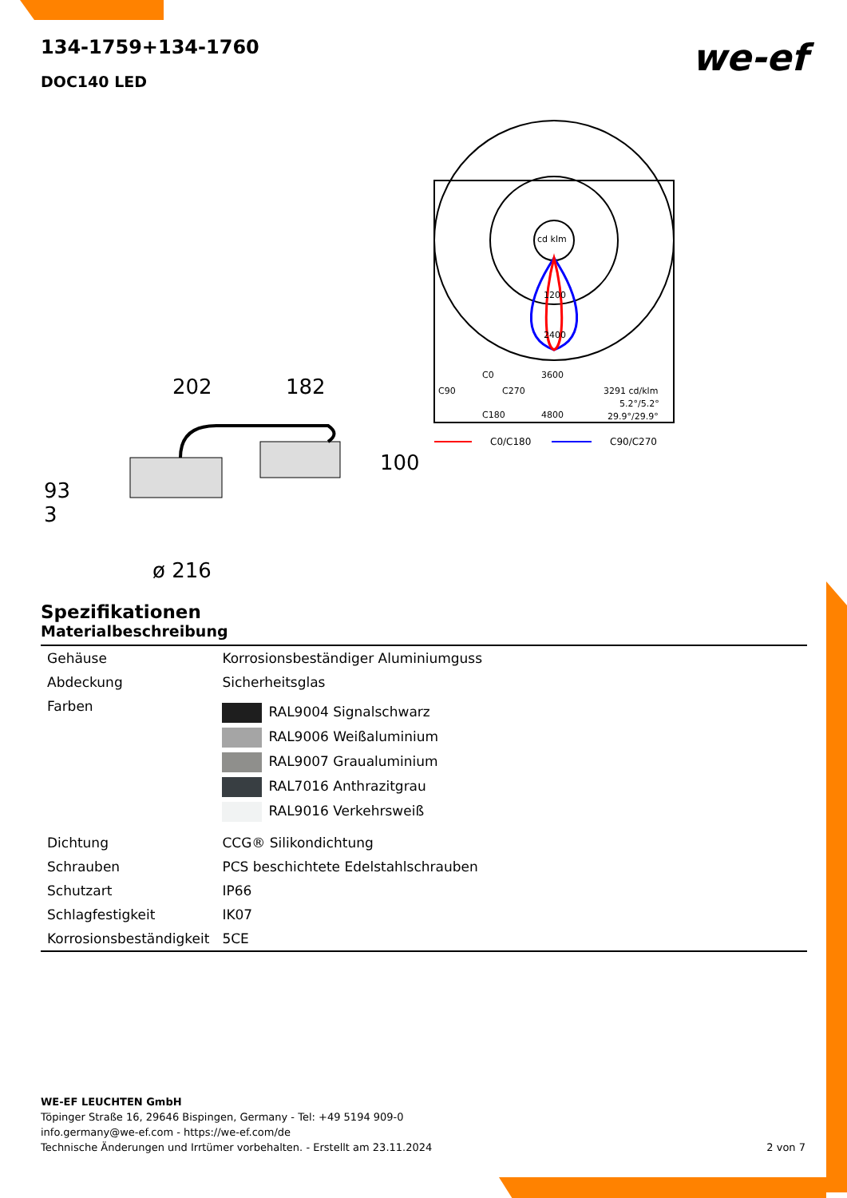we-ef
134-1759+134-1760
DOC140 LED
202
182
100
93
3
ø 216
cd klm
1200
2400
3600
4800
C0
C90
C270
C180
3291 cd/klm
5.2°/5.2°
29.9°/29.9°
C0/C180
C90/C270
Spezifikationen
Materialbeschreibung
| Gehäuse | Korrosionsbeständiger Aluminiumguss |
| Abdeckung | Sicherheitsglas |
| Farben | RAL9004 Signalschwarz RAL9006 Weißaluminium RAL9007 Graualuminium RAL7016 Anthrazitgrau RAL9016 Verkehrsweiß |
| Dichtung | CCG® Silikondichtung |
| Schrauben | PCS beschichtete Edelstahlschrauben |
| Schutzart | IP66 |
| Schlagfestigkeit | IK07 |
| Korrosionsbeständigkeit | 5CE |
WE-EF LEUCHTEN GmbH
Töpinger Straße 16, 29646 Bispingen, Germany - Tel: +49 5194 909-0
info.germany@we-ef.com - https://we-ef.com/de
Technische Änderungen und Irrtümer vorbehalten. - Erstellt am 23.11.2024 2 von 7